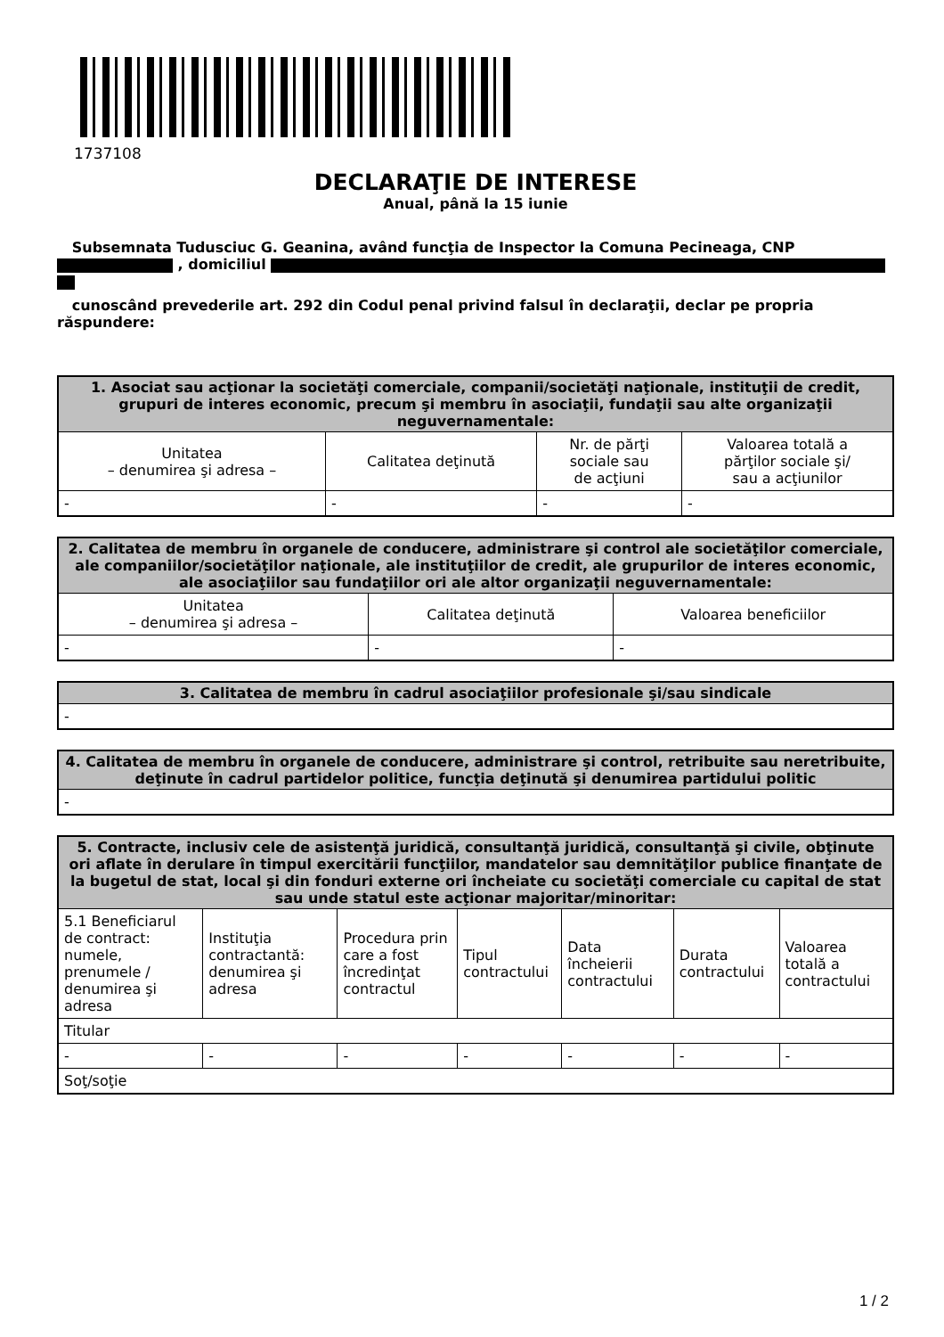1737108
DECLARAŢIE DE INTERESE
Anual, până la 15 iunie
Subsemnata Tudusciuc G. Geanina, având funcţia de Inspector la Comuna Pecineaga, CNP , domiciliul
cunoscând prevederile art. 292 din Codul penal privind falsul în declaraţii, declar pe propria răspundere:
| 1. Asociat sau acţionar la societăţi comerciale, companii/societăţi naţionale, instituţii de credit, grupuri de interes economic, precum şi membru în asociaţii, fundaţii sau alte organizaţii neguvernamentale: | | | |
| --- | --- | --- | --- |
| Unitatea – denumirea şi adresa – | Calitatea deţinută | Nr. de părţi sociale sau de acţiuni | Valoarea totală a părţilor sociale şi/ sau a acţiunilor |
| - | - | - | - |
| 2. Calitatea de membru în organele de conducere, administrare şi control ale societăţilor comerciale, ale companiilor/societăţilor naţionale, ale instituţiilor de credit, ale grupurilor de interes economic, ale asociaţiilor sau fundaţiilor ori ale altor organizaţii neguvernamentale: | | |
| --- | --- | --- |
| Unitatea – denumirea şi adresa – | Calitatea deţinută | Valoarea beneficiilor |
| - | - | - |
| 3. Calitatea de membru în cadrul asociaţiilor profesionale şi/sau sindicale |
| --- |
| - |
| 4. Calitatea de membru în organele de conducere, administrare şi control, retribuite sau neretribuite, deţinute în cadrul partidelor politice, funcţia deţinută şi denumirea partidului politic |
| --- |
| - |
| 5. Contracte, inclusiv cele de asistenţă juridică, consultanţă juridică, consultanţă şi civile, obţinute ori aflate în derulare în timpul exercitării funcţiilor, mandatelor sau demnităţilor publice finanţate de la bugetul de stat, local şi din fonduri externe ori încheiate cu societăţi comerciale cu capital de stat sau unde statul este acţionar majoritar/minoritar: | | | | | | |
| --- | --- | --- | --- | --- | --- | --- |
| 5.1 Beneficiarul de contract: numele, prenumele / denumirea şi adresa | Instituţia contractantă: denumirea şi adresa | Procedura prin care a fost încredinţat contractul | Tipul contractului | Data încheierii contractului | Durata contractului | Valoarea totală a contractului |
| Titular | | | | | | |
| - | - | - | - | - | - | - |
| Soţ/soţie | | | | | | |
1 / 2